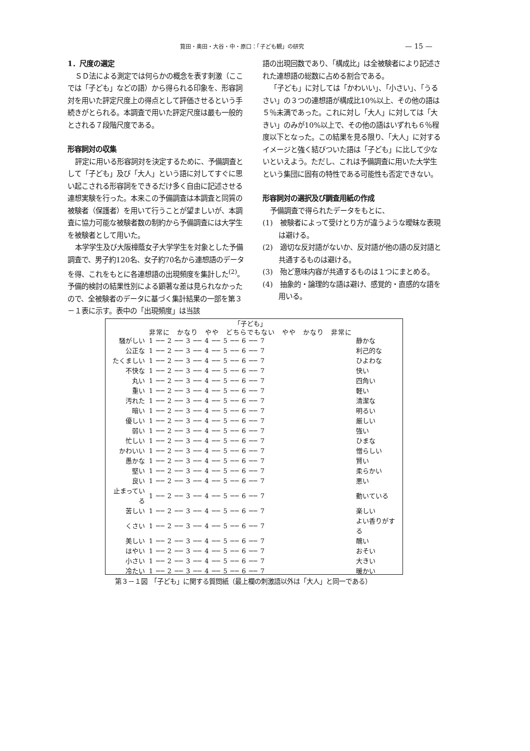筧田・奥田・大谷・中・原口：「子ども観」の研究 — 15 —
1．尺度の選定
ＳＤ法による測定では何らかの概念を表す刺激（ここでは「子ども」などの語）から得られる印象を、形容詞対を用いた評定尺度上の得点として評価させるという手続きがとられる。本調査で用いた評定尺度は最も一般的とされる７段階尺度である。
形容詞対の収集
評定に用いる形容詞対を決定するために、予備調査として「子ども」及び「大人」という語に対してすぐに思い起こされる形容詞をできるだけ多く自由に記述させる連想実験を行った。本来この予備調査は本調査と同質の被験者（保護者）を用いて行うことが望ましいが、本調査に協力可能な被験者数の制約から予備調査には大学生を被験者として用いた。
本学学生及び大阪樟蔭女子大学学生を対象とした予備調査で、男子約120名、女子約70名から連想語のデータを得、これをもとに各連想語の出現頻度を集計した<sup>(2)</sup>。予備的検討の結果性別による顕著な差は見られなかったので、全被験者のデータに基づく集計結果の一部を第３－１表に示す。表中の「出現頻度」は当該
語の出現回数であり、「構成比」は全被験者により記述された連想語の総数に占める割合である。
「子ども」に対しては「かわいい」、「小さい」、「うるさい」の３つの連想語が構成比10%以上、その他の語は５％未満であった。これに対し「大人」に対しては「大きい」のみが10%以上で、その他の語はいずれも６％程度以下となった。この結果を見る限り、「大人」に対するイメージと強く結びついた語は「子ども」に比して少ないといえよう。ただし、これは予備調査に用いた大学生という集団に固有の特性である可能性も否定できない。
形容詞対の選択及び調査用紙の作成
予備調査で得られたデータをもとに、
(1)　被験者によって受けとり方が違うような曖昧な表現は避ける。
(2)　適切な反対語がないか、反対語が他の語の反対語と共通するものは避ける。
(3)　殆ど意味内容が共通するものは１つにまとめる。
(4)　抽象的・論理的な語は避け、感覚的・直感的な語を用いる。
| | 「子ども」 | |
| --- | --- | --- |
| | 非常に かなり やや どちらでもない やや かなり 非常に | |
| 騒がしい | 1 ── 2 ── 3 ── 4 ── 5 ── 6 ── 7 | 静かな |
| 公正な | 1 ── 2 ── 3 ── 4 ── 5 ── 6 ── 7 | 利己的な |
| たくましい | 1 ── 2 ── 3 ── 4 ── 5 ── 6 ── 7 | ひよわな |
| 不快な | 1 ── 2 ── 3 ── 4 ── 5 ── 6 ── 7 | 快い |
| 丸い | 1 ── 2 ── 3 ── 4 ── 5 ── 6 ── 7 | 四角い |
| 重い | 1 ── 2 ── 3 ── 4 ── 5 ── 6 ── 7 | 軽い |
| 汚れた | 1 ── 2 ── 3 ── 4 ── 5 ── 6 ── 7 | 清潔な |
| 暗い | 1 ── 2 ── 3 ── 4 ── 5 ── 6 ── 7 | 明るい |
| 優しい | 1 ── 2 ── 3 ── 4 ── 5 ── 6 ── 7 | 厳しい |
| 弱い | 1 ── 2 ── 3 ── 4 ── 5 ── 6 ── 7 | 強い |
| 忙しい | 1 ── 2 ── 3 ── 4 ── 5 ── 6 ── 7 | ひまな |
| かわいい | 1 ── 2 ── 3 ── 4 ── 5 ── 6 ── 7 | 憎らしい |
| 愚かな | 1 ── 2 ── 3 ── 4 ── 5 ── 6 ── 7 | 賢い |
| 堅い | 1 ── 2 ── 3 ── 4 ── 5 ── 6 ── 7 | 柔らかい |
| 良い | 1 ── 2 ── 3 ── 4 ── 5 ── 6 ── 7 | 悪い |
| 止まっている | 1 ── 2 ── 3 ── 4 ── 5 ── 6 ── 7 | 動いている |
| 苦しい | 1 ── 2 ── 3 ── 4 ── 5 ── 6 ── 7 | 楽しい |
| くさい | 1 ── 2 ── 3 ── 4 ── 5 ── 6 ── 7 | よい香りがする |
| 美しい | 1 ── 2 ── 3 ── 4 ── 5 ── 6 ── 7 | 醜い |
| はやい | 1 ── 2 ── 3 ── 4 ── 5 ── 6 ── 7 | おそい |
| 小さい | 1 ── 2 ── 3 ── 4 ── 5 ── 6 ── 7 | 大きい |
| 冷たい | 1 ── 2 ── 3 ── 4 ── 5 ── 6 ── 7 | 暖かい |
第３－１図　「子ども」に関する質問紙（最上欄の刺激語以外は「大人」と同一である）